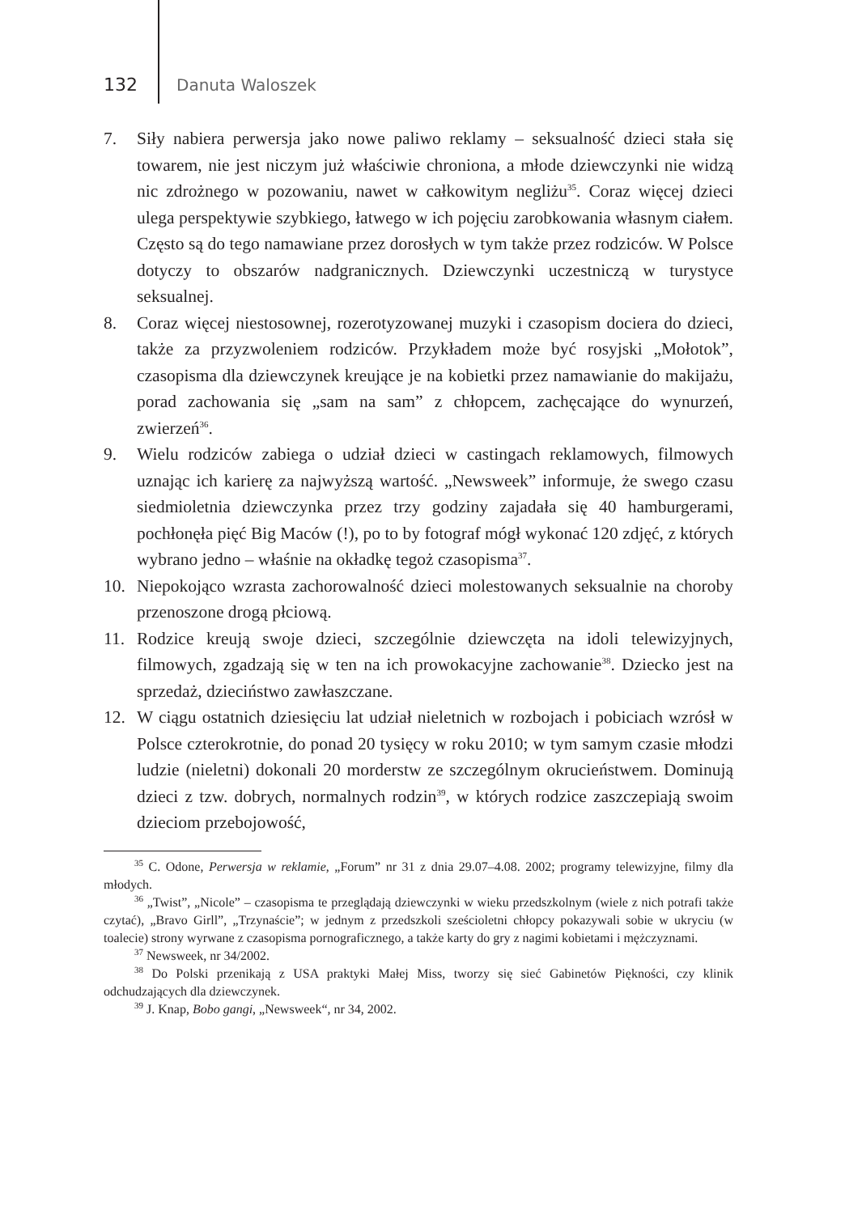132 Danuta Waloszek
7. Siły nabiera perwersja jako nowe paliwo reklamy – seksualność dzieci stała się towarem, nie jest niczym już właściwie chroniona, a młode dziewczynki nie widzą nic zdrożnego w pozowaniu, nawet w całkowitym negliżu<sup>35</sup>. Coraz więcej dzieci ulega perspektywie szybkiego, łatwego w ich pojęciu zarobkowania własnym ciałem. Często są do tego namawiane przez dorosłych w tym także przez rodziców. W Polsce dotyczy to obszarów nadgranicznych. Dziewczynki uczestniczą w turystyce seksualnej.
8. Coraz więcej niestosownej, rozerotyzowanej muzyki i czasopism dociera do dzieci, także za przyzwoleniem rodziców. Przykładem może być rosyjski „Mołotok”, czasopisma dla dziewczynek kreujące je na kobietki przez namawianie do makijażu, porad zachowania się „sam na sam” z chłopcem, zachęcające do wynurzeń, zwierzeń<sup>36</sup>.
9. Wielu rodziców zabiega o udział dzieci w castingach reklamowych, filmowych uznając ich karierę za najwyższą wartość. „Newsweek” informuje, że swego czasu siedmioletnia dziewczynka przez trzy godziny zajadała się 40 hamburgerami, pochłonęła pięć Big Maców (!), po to by fotograf mógł wykonać 120 zdjęć, z których wybrano jedno – właśnie na okładkę tegoż czasopisma<sup>37</sup>.
10. Niepokojąco wzrasta zachorowalność dzieci molestowanych seksualnie na choroby przenoszone drogą płciową.
11. Rodzice kreują swoje dzieci, szczególnie dziewczęta na idoli telewizyjnych, filmowych, zgadzają się w ten na ich prowokacyjne zachowanie<sup>38</sup>. Dziecko jest na sprzedaż, dzieciństwo zawłaszczane.
12. W ciągu ostatnich dziesięciu lat udział nieletnich w rozbojach i pobiciach wzrósł w Polsce czterokrotnie, do ponad 20 tysięcy w roku 2010; w tym samym czasie młodzi ludzie (nieletni) dokonali 20 morderstw ze szczególnym okrucieństwem. Dominują dzieci z tzw. dobrych, normalnych rodzin<sup>39</sup>, w których rodzice zaszczepiają swoim dzieciom przebojowość,
<sup>35</sup> C. Odone, Perwersja w reklamie, „Forum” nr 31 z dnia 29.07–4.08. 2002; programy telewizyjne, filmy dla młodych.
<sup>36</sup> „Twist”, „Nicole” – czasopisma te przeglądają dziewczynki w wieku przedszkolnym (wiele z nich potrafi także czytać), „Bravo Girll”, „Trzynaście”; w jednym z przedszkoli sześcioletni chłopcy pokazywali sobie w ukryciu (w toalecie) strony wyrwane z czasopisma pornograficznego, a także karty do gry z nagimi kobietami i mężczyznami.
<sup>37</sup> Newsweek, nr 34/2002.
<sup>38</sup> Do Polski przenikają z USA praktyki Małej Miss, tworzy się sieć Gabinetów Piękności, czy klinik odchudzających dla dziewczynek.
<sup>39</sup> J. Knap, Bobo gangi, „Newsweek“, nr 34, 2002.